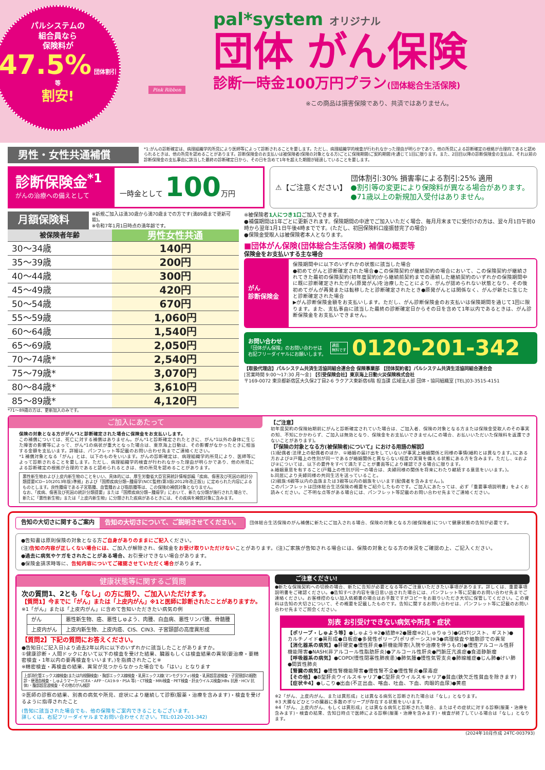パルシステムの
組合員なら
保険料が
47.5% 団体割引等
割安!
Pink Ribbon
pal*system オリジナル
団体 がん保険
診断一時金100万円プラン(団体総合生活保険)
※この商品は損害保険であり、共済ではありません。
男性・女性共通補償
*1:がんの診断確定は、病理組織学的所見により医師等によって診断されることを要します。ただし、病理組織学的検査が行われなかった理由が明らかであり、他の所見による診断確定の根拠が合理的であると認められるときは、他の所見を認めることがあります。診断保険金のお支払いは被保険者(保険の対象となる方)ごとに保険期間(ご契約期間)を通じて1回に限ります。また、2回目以降の診断保険金の支払は、それ以前の診断保険金の支払事由に該当した最終の診断確定日から、その日を含めて1年を超えた期間が経過していることを要します。
診断保険金<sup>*1</sup>
がんの治療への備えとして
一時金として 100万円
⚠【ご注意ください】
団体割引:30% 損害率による割引:25% 適用
●割引等の変更により保険料が異なる場合があります。
●71歳以上の新規加入受付はありません。
月額保険料
※新規ご加入は満30歳から満70歳までの方です(満89歳まで更新可能)。
※令和7年1月1日時点の満年齢です。
| 被保険者年齢 | 男性女性共通 |
| --- | --- |
| 30〜34歳 | 140円 |
| 35〜39歳 | 200円 |
| 40〜44歳 | 300円 |
| 45〜49歳 | 420円 |
| 50〜54歳 | 670円 |
| 55〜59歳 | 1,060円 |
| 60〜64歳 | 1,540円 |
| 65〜69歳 | 2,050円 |
| 70〜74歳* | 2,540円 |
| 75〜79歳* | 3,070円 |
| 80〜84歳* | 3,610円 |
| 85〜89歳* | 4,120円 |
*71〜89歳の方は、更新加入のみです。
※被保険者1人につき1口ご加入できます。
●補償期間は1年ごとに更新されます。保険期間の中途でご加入いただく場合、毎月月末までに受付けの方は、翌々月1日午前0時から翌年1月1日午後4時までです。(ただし、初回保険料口座振替完了の場合)
●保険金受取人は被保険者本人となります。
■団体がん保険(団体総合生活保険) 補償の概要等
保険金をお支払いする主な場合
がん
診断保険金
保険期間中に以下のいずれかの状態に該当した場合
●初めてがんと診断確定された場合●この保険契約が継続契約の場合において、この保険契約が継続されてきた最初の保険契約(初年度契約)から継続前契約までの連続した継続契約のいずれかの保険期間中に既に診断確定されたがん(原発がん)を治療したことにより、がんが認められない状態となり、その後初めてがんが再発または転移したと診断確定されたとき●原発がんとは関係なく、がんが新たに生じたと診断確定された場合
▶がん診断保険金額をお支払いします。ただし、がん診断保険金のお支払いは保険期間を通じて1回に限ります。また、支払事由に該当した最終の診断確定日からその日を含めて1年以内であるときは、がん診断保険金をお支払いできません。
お問い合わせ
「団体がん保険」のお問い合わせは
右記フリーダイヤルにお願いします。
通話
無料です 0120-201-342
【取扱代理店】パルシステム共済生活協同組合連合会 保険事業部 【団体契約者】パルシステム共済生活協同組合連合会
[営業時間 9:00〜17:30 月〜金] 【引受保険会社】東京海上日動火災保険株式会社
〒169-0072 東京都新宿区大久保2丁目2-6 ラクアス東新宿6階 担当課 広域法人部 団体・協同組織室 [TEL]03-3515-4151
ご加入にあたって
保険の対象となる方ががん*1と診断確定された場合に保険金をお支払いします。
この補償については、死亡に対する補償はありません。がん*1と診断確定されたときに、がん*1以外の身体に生じた障害の影響等によって、がん*1の病状が重大となった場合は、東京海上日動は、その影響がなかったときに相当する金額を支払います。詳細は、パンフレット等記載のお問い合わせ先までご連絡ください。
*1 補償対象となる「がん」とは、以下のものをいいます。がんの診断確定は、病理組織学的所見により、医師等によって診断されることを要します。ただし、病理組織学的検査が行われなかった理由が明らかであり、他の所見による診断確定の根拠が合理的であると認められるときは、他の所見を認めることがあります。
悪性新生物および上皮内新生物のことをいい、具体的には、厚生労働省大臣官房統計情報部編「疾病、傷害及び死因の統計分類提要ICD−10(2013年版)準拠」および「国際疾病分類−腫瘍学(NCC監修)第3版(2012年改正版)」に定められた内容によるものとします。良性腫瘍である子宮筋腫、血管腫および脂肪腫等は、この保険の補償対象となりません。
なお、「疾病、傷害及び死因の統計分類提要」または「国際疾病分類−腫瘍学」において、新たな分類が施行された場合で、新たに「悪性新生物」または「上皮内新生物」に分類された疾病があるときには、その疾病を補償対象に含みます。
【ご注意】
初年度契約の保険始期前にがんと診断確定されていた場合は、ご加入者、保険の対象となる方または保険金受取人のその事実の知、不知にかかわらず、ご加入は無効となり、保険金をお支払いできません(この場合、お払いいただいた保険料を返還できないことがあります)。
【『保険の対象となる方(被保険者)について』における用語の解説】
(1)配偶者:法律上の配偶者のほか、①婚姻の届け出をしていないが事実上婚姻関係と同様の事情(婚約とは異なります。)にある方および②戸籍上の性別が同一であるが婚姻関係と異ならない程度の実質を備える状態にある方を含みます。ただし、①および②については、以下の要件をすべて満たすことが書面等により確認できる場合に限ります。
a.婚姻意思を有すること(戸籍上の性別が同一の場合は、夫婦同様の関係を将来にわたり継続する意思をいいます。)。
b.同居により夫婦同様の共同生活を送っていること。
(2)親族:6親等以内の血族または3親等以内の姻族をいいます(配偶者を含みません。)。
このパンフレットは団体総合生活保険の概要をご紹介したものです。ご加入にあたっては、必ず「重要事項説明書」をよくお読みください。ご不明な点等がある場合には、パンフレット等記載のお問い合わせ先までご連絡ください。
告知の大切さに関するご案内 告知の大切さについて、ご説明させてください。
団体総合生活保険のがん補償に新たにご加入される場合、保険の対象となる方(被保険者)について健康状態の告知が必要です。
●告知書は原則保険の対象となる方ご自身がありのままにご記入ください。
(注)告知の内容が正しくない場合には、ご加入が解除され、保険金をお受け取りいただけないことがあります。(注)ご家族が告知される場合には、保険の対象となる方の体況をご確認の上、ご記入ください。
●過去に病気やケガをされたことがある場合、お引受けできない場合があります。
●保険金請求時等に、告知内容についてご確認させていただく場合があります。
健康状態等に関するご質問
次の質問1、2とも「なし」の方に限り、ご加入いただけます。
【質問1】今までに「がん」または「上皮内がん」※1と医師に診断されたことがありますか。
※1「がん」または「上皮内がん」に含めて告知いただきたい病気の例
| がん | 悪性新生物、癌、悪性しゅよう、肉腫、白血病、悪性リンパ腫、骨髄腫 |
| 上皮内がん | 上皮内新生物、上皮内癌、CIS、CIN3、子宮頸部の高度異形成 |
【質問2】下記の質問にお答えください。
●告知日(ご記入日)より過去2年以内に以下のいずれかに該当したことがありますか。
①健康診断・人間ドックにおいて以下の検査を受けた結果、臓器もしくは検査結果の異常(要治療・要精密検査・1年以内の要再検査をいいます。)を指摘されたこと※
※精密検査・再検査の結果、異常が見つからなかった場合でも「はい」となります
上部消化管エックス線検査(または内視鏡検査)・胸部エックス線検査・乳房エックス線(マンモグラフィ)検査・乳房超音波検査・子宮頸部の細胞診・便潜血検査・しゅようマーカー(CEA・AFP・CA19-9・PSA 等)・CT検査・MRI検査・PET検査・肝炎ウイルス検査(HBs 抗原・HCV 抗体)・腹部超音波検査・その他のがん検診
②医師の診察の結果、別表の病気や所見、症状により継続して診察(服薬・治療を含みます)・検査を受けるように指導されたこと
(告知に該当された場合でも、他の保険をご案内できることもございます。
詳しくは、右記フリーダイヤルまでお問い合わせください。TEL:0120-201-342)
ご注意ください!
●新たな保険契約への切換の場合、新たに告知が必要となる等のご注意いただきたい事項があります。詳しくは、重要事項説明書をご確認ください。●告知すべき内容を後日思い出された場合には、パンフレット等に記載のお問い合わせ先までご連絡ください。お客様控のない加入依頼書の場合はお手数ですがコピーをお取りいただき大切に保管してください。この資料は告知の大切さについて、その概要を記載したものです。告知に関するお問い合わせは、パンフレット等に記載のお問い合わせ先までご照会ください。
別表 お引受けできない病気や所見・症状
【ポリープ・しゅよう等】●しゅよう※2●結節※2●腫瘤※2(しゅりゅう)●GIST(ジスト、ギスト)●カルチノイド●異形成●白板症●多発性ポリープ(ポリポーシス)※3●病理検査や細胞診での異常
【消化器系の病気】●肝硬変●慢性肝炎●肝機能障害(入院や治療を伴うもの)●慢性アルコール性肝機能障害●NASH(非アルコール性脂肪肝炎)●アルコール性肝炎●門脈圧亢進症●食道静脈瘤
【呼吸器系の病気】●COPD(慢性閉塞性肺疾患)●肺気腫●慢性気管支炎●肺線維症●じん肺●けい肺●間質性肺炎
【腎臓の病気】●慢性腎機能障害●慢性腎不全●慢性腎炎●尿毒症
【その他】●B型肝炎ウイルスキャリア●C型肝炎ウイルスキャリア●貧血(鉄欠乏性貧血を除きます)
【症状※4】●しこり●出血(不正出血、喀血、吐血、下血、肉眼的血尿)●黄疸
※2「がん、上皮内がん、または異形成」とは異なる病気と診断された場合は「なし」となります。
※3 大腸などひとつの臓器に多数のポリープが存在する状態をいいます。
※4「がん、上皮内がん、もしくは異形成」とは異なる病気と診断された場合、またはその症状に対する診察(服薬・治療を含みます)・検査の結果、告知日時点で医師による診察(服薬・治療を含みます)・検査が終了している場合は「なし」となります。
(2024年10月作成 24TC-003793)